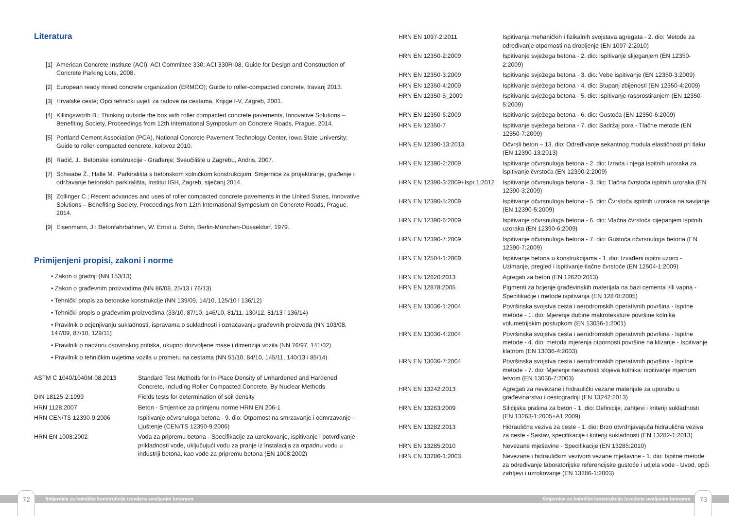Literatura
[1] American Concrete Institute (ACI), ACI Committee 330; ACI 330R-08, Guide for Design and Construction of Concrete Parking Lots, 2008.
[2] European ready mixed concrete organization (ERMCO); Guide to roller-compacted concrete, travanj 2013.
[3] Hrvatske ceste; Opći tehnički uvjeti za radove na cestama, Knjige I-V, Zagreb, 2001.
[4] Killingsworth B.; Thinking outside the box with roller compacted concrete pavements, Innovative Solutions – Benefiting Society, Proceedings from 12th International Symposium on Concrete Roads, Prague, 2014.
[5] Portland Cement Association (PCA), National Concrete Pavement Technology Center, Iowa State University; Guide to roller-compacted concrete, kolovoz 2010.
[6] Radić, J., Betonske konstrukcije - Građenje; Sveučilište u Zagrebu, Andris, 2007.
[7] Schwabe Ž., Halle M.; Parkirališta s betonskom kolničkom konstrukcijom, Smjernice za projektiranje, građenje i održavanje betonskih parkirališta, Institut IGH, Zagreb, siječanj 2014.
[8] Zollinger C.; Recent advances and uses of roller compacted concrete pavements in the United States, Innovative Solutions – Benefiting Society, Proceedings from 12th International Symposium on Concrete Roads, Prague, 2014.
[9] Eisenmann, J.: Betonfahrbahnen, W. Ernst u. Sohn, Berlin-München-Düsseldorf, 1979.
Primijenjeni propisi, zakoni i norme
• Zakon o gradnji (NN 153/13)
• Zakon o građevnim proizvodima (NN 86/08, 25/13 i 76/13)
• Tehnički propis za betonske konstrukcije (NN 139/09, 14/10, 125/10 i 136/12)
• Tehnički propis o građevnim proizvodima (33/10, 87/10, 146/10, 81/11, 130/12, 81/13 i 136/14)
• Pravilnik o ocjenjivanju sukladnosti, ispravama o sukladnosti i označavanju građevnih proizvoda (NN 103/08, 147/09, 87/10, 129/11)
• Pravilnik o nadzoru osovinskog pritiska, ukupno dozvoljene mase i dimenzija vozila (NN 76/97, 141/02)
• Pravilnik o tehničkim uvjetima vozila u prometu na cestama (NN 51/10, 84/10, 145/11, 140/13 i 85/14)
| ASTM C 1040/1040M-08:2013 | Standard Test Methods for In-Place Density of Unhardened and Hardened Concrete, Including Roller Compacted Concrete, By Nuclear Methods |
| DIN 18125-2:1999 | Fields tests for determination of soil density |
| HRN 1128:2007 | Beton - Smjernice za primjenu norme HRN EN 206-1 |
| HRN CEN/TS 12390-9:2006 | Ispitivanje očvrsnuloga betona - 9. dio: Otpornost na smrzavanje i odmrzavanje - Ljuštenje (CEN/TS 12390-9:2006) |
| HRN EN 1008:2002 | Voda za pripremu betona - Specifikacije za uzrokovanje, ispitivanje i potvrđivanje prikladnosti vode, uključujući vodu za pranje iz instalacija za otpadnu vodu u industriji betona, kao vode za pripremu betona (EN 1008:2002) |
| HRN EN 1097-2:2011 | Ispitivanja mehaničkih i fizikalnih svojstava agregata - 2. dio: Metode za određivanje otpornosti na drobljenje (EN 1097-2:2010) |
| HRN EN 12350-2:2009 | Ispitivanje svježega betona - 2. dio: Ispitivanje slijeganjem (EN 12350-2:2009) |
| HRN EN 12350-3:2009 | Ispitivanje svježega betona - 3. dio: Vebe ispitivanje (EN 12350-3:2009) |
| HRN EN 12350-4:2009 | Ispitivanje svježega betona - 4. dio: Stupanj zbijenosti (EN 12350-4:2009) |
| HRN EN 12350-5_2009 | Ispitivanje svježega betona - 5. dio: Ispitivanje rasprostiranjem (EN 12350-5:2009) |
| HRN EN 12350-6:2009 | Ispitivanje svježega betona - 6. dio: Gustoća (EN 12350-6:2009) |
| HRN EN 12350-7 | Ispitivanje svježega betona - 7. dio: Sadržaj pora - Tlačne metode (EN 12350-7:2009) |
| HRN EN 12390-13:2013 | Očvrsli beton – 13. dio: Određivanje sekantnog modula elastičnosti pri tlaku (EN 12390-13:2013) |
| HRN EN 12390-2:2009 | Ispitivanje očvrsnuloga betona - 2. dio: Izrada i njega ispitnih uzoraka za ispitivanje čvrstoća (EN 12390-2:2009) |
| HRN EN 12390-3:2009+Ispr.1:2012 | Ispitivanje očvrsnuloga betona - 3. dio: Tlačna čvrstoća ispitnih uzoraka (EN 12390-3:2009) |
| HRN EN 12390-5:2009 | Ispitivanje očvrsnuloga betona - 5. dio: Čvrstoća ispitnih uzoraka na savijanje (EN 12390-5:2009) |
| HRN EN 12390-6:2009 | Ispitivanje očvrsnuloga betona - 6. dio: Vlačna čvrstoća cijepanjem ispitnih uzoraka (EN 12390-6:2009) |
| HRN EN 12390-7:2009 | Ispitivanje očvrsnuloga betona - 7. dio: Gustoća očvrsnuloga betona (EN 12390-7:2009) |
| HRN EN 12504-1:2009 | Ispitivanje betona u konstrukcijama - 1. dio: Izvađeni ispitni uzorci - Uzimanje, pregled i ispitivanje tlačne čvrstoće (EN 12504-1:2009) |
| HRN EN 12620:2013 | Agregati za beton (EN 12620:2013) |
| HRN EN 12878:2005 | Pigmenti za bojenje građevinskih materijala na bazi cementa i/ili vapna - Specifikacije i metode ispitivanja (EN 12878:2005) |
| HRN EN 13036-1:2004 | Površinska svojstva cesta i aerodromskih operativnih površina - Ispitne metode - 1. dio: Mjerenje dubine makroteksture površine kolnika volumetrijskim postupkom (EN 13036-1:2001) |
| HRN EN 13036-4:2004 | Površinska svojstva cesta i aerodromskih operativnih površina - Ispitne metode - 4. dio: metoda mjerenja otpornosti površine na klizanje - Ispitivanje klatnom (EN 13036-4:2003) |
| HRN EN 13036-7:2004 | Površinska svojstva cesta i aerodromskih operativnih površina - Ispitne metode - 7. dio: Mjerenje neravnosti slojeva kolnika: ispitivanje mjernom letvom (EN 13036-7:2003) |
| HRN EN 13242:2013 | Agregati za nevezane i hidraulički vezane materijale za uporabu u građevinarstvu i cestogradnji (EN 13242:2013) |
| HRN EN 13263:2009 | Silicijska prašina za beton - 1. dio: Definicije, zahtjevi i kriteriji sukladnosti (EN 13263-1:2005+A1:2009) |
| HRN EN 13282:2013 | Hidraulična veziva za ceste - 1. dio: Brzo otvrdnjavajuća hidraulična veziva za ceste - Sastav, specifikacije i kriteriji sukladnosti (EN 13282-1:2013) |
| HRN EN 13285:2010 | Nevezane mješavine - Specifikacije (EN 13285:2010) |
| HRN EN 13286-1:2003 | Nevezane i hidrauličkim vezivom vezane mješavine - 1. dio: Ispitne metode za određivanje laboratorijske referencijske gustoće i udjela vode - Uvod, opći zahtjevi i uzrokovanje (EN 13286-1:2003) |
Smjernice za kolničke konstrukcije izvedene uvaljanim betonom Smjernice za kolničke konstrukcije izvedene uvaljanim betonom 72 73